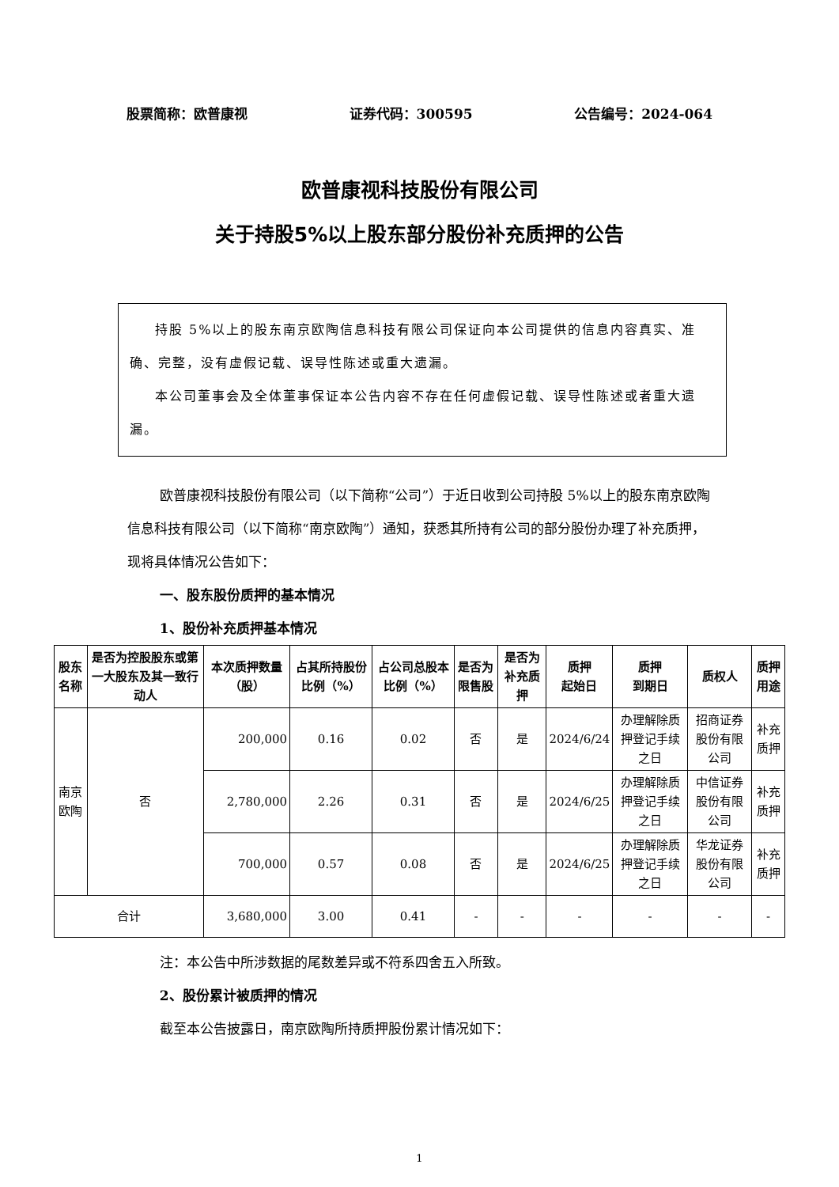股票简称：欧普康视 证券代码：300595 公告编号：2024-064
欧普康视科技股份有限公司
关于持股5%以上股东部分股份补充质押的公告
持股 5%以上的股东南京欧陶信息科技有限公司保证向本公司提供的信息内容真实、准确、完整，没有虚假记载、误导性陈述或重大遗漏。
本公司董事会及全体董事保证本公告内容不存在任何虚假记载、误导性陈述或者重大遗漏。
欧普康视科技股份有限公司（以下简称“公司”）于近日收到公司持股 5%以上的股东南京欧陶信息科技有限公司（以下简称“南京欧陶”）通知，获悉其所持有公司的部分股份办理了补充质押，现将具体情况公告如下：
一、股东股份质押的基本情况
1、股份补充质押基本情况
| 股东名称 | 是否为控股股东或第一大股东及其一致行动人 | 本次质押数量（股） | 占其所持股份比例（%） | 占公司总股本比例（%） | 是否为限售股 | 是否为补充质押 | 质押 起始日 | 质押 到期日 | 质权人 | 质押用途 |
| --- | --- | --- | --- | --- | --- | --- | --- | --- | --- | --- |
| 南京欧陶 | 否 | 200,000 | 0.16 | 0.02 | 否 | 是 | 2024/6/24 | 办理解除质押登记手续之日 | 招商证券股份有限公司 | 补充质押 |
| | | 2,780,000 | 2.26 | 0.31 | 否 | 是 | 2024/6/25 | 办理解除质押登记手续之日 | 中信证券股份有限公司 | 补充质押 |
| | | 700,000 | 0.57 | 0.08 | 否 | 是 | 2024/6/25 | 办理解除质押登记手续之日 | 华龙证券股份有限公司 | 补充质押 |
| 合计 | | 3,680,000 | 3.00 | 0.41 | - | - | - | - | - | - |
注：本公告中所涉数据的尾数差异或不符系四舍五入所致。
2、股份累计被质押的情况
截至本公告披露日，南京欧陶所持质押股份累计情况如下：
1